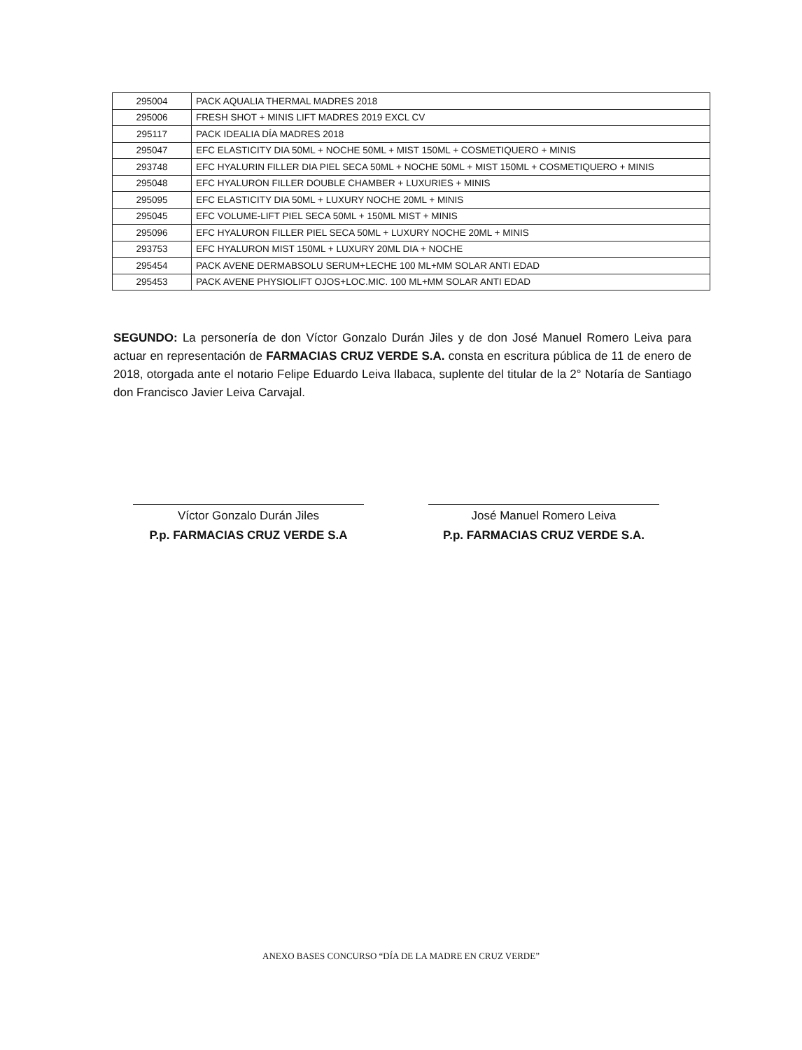| 295004 | PACK AQUALIA THERMAL MADRES 2018 |
| 295006 | FRESH SHOT + MINIS LIFT MADRES 2019 EXCL CV |
| 295117 | PACK IDEALIA DÍA MADRES 2018 |
| 295047 | EFC ELASTICITY DIA 50ML + NOCHE 50ML + MIST 150ML + COSMETIQUERO + MINIS |
| 293748 | EFC HYALURIN FILLER DIA PIEL SECA 50ML + NOCHE 50ML + MIST 150ML + COSMETIQUERO + MINIS |
| 295048 | EFC HYALURON FILLER DOUBLE CHAMBER + LUXURIES + MINIS |
| 295095 | EFC ELASTICITY DIA 50ML + LUXURY NOCHE 20ML + MINIS |
| 295045 | EFC VOLUME-LIFT PIEL SECA 50ML + 150ML MIST + MINIS |
| 295096 | EFC HYALURON FILLER PIEL SECA 50ML + LUXURY NOCHE 20ML + MINIS |
| 293753 | EFC HYALURON MIST 150ML + LUXURY 20ML DIA + NOCHE |
| 295454 | PACK AVENE DERMABSOLU SERUM+LECHE 100 ML+MM SOLAR ANTI EDAD |
| 295453 | PACK AVENE PHYSIOLIFT OJOS+LOC.MIC. 100 ML+MM SOLAR ANTI EDAD |
SEGUNDO: La personería de don Víctor Gonzalo Durán Jiles y de don José Manuel Romero Leiva para actuar en representación de FARMACIAS CRUZ VERDE S.A. consta en escritura pública de 11 de enero de 2018, otorgada ante el notario Felipe Eduardo Leiva Ilabaca, suplente del titular de la 2° Notaría de Santiago don Francisco Javier Leiva Carvajal.
Víctor Gonzalo Durán Jiles
P.p. FARMACIAS CRUZ VERDE S.A
José Manuel Romero Leiva
P.p. FARMACIAS CRUZ VERDE S.A.
ANEXO BASES CONCURSO “DÍA DE LA MADRE EN CRUZ VERDE”